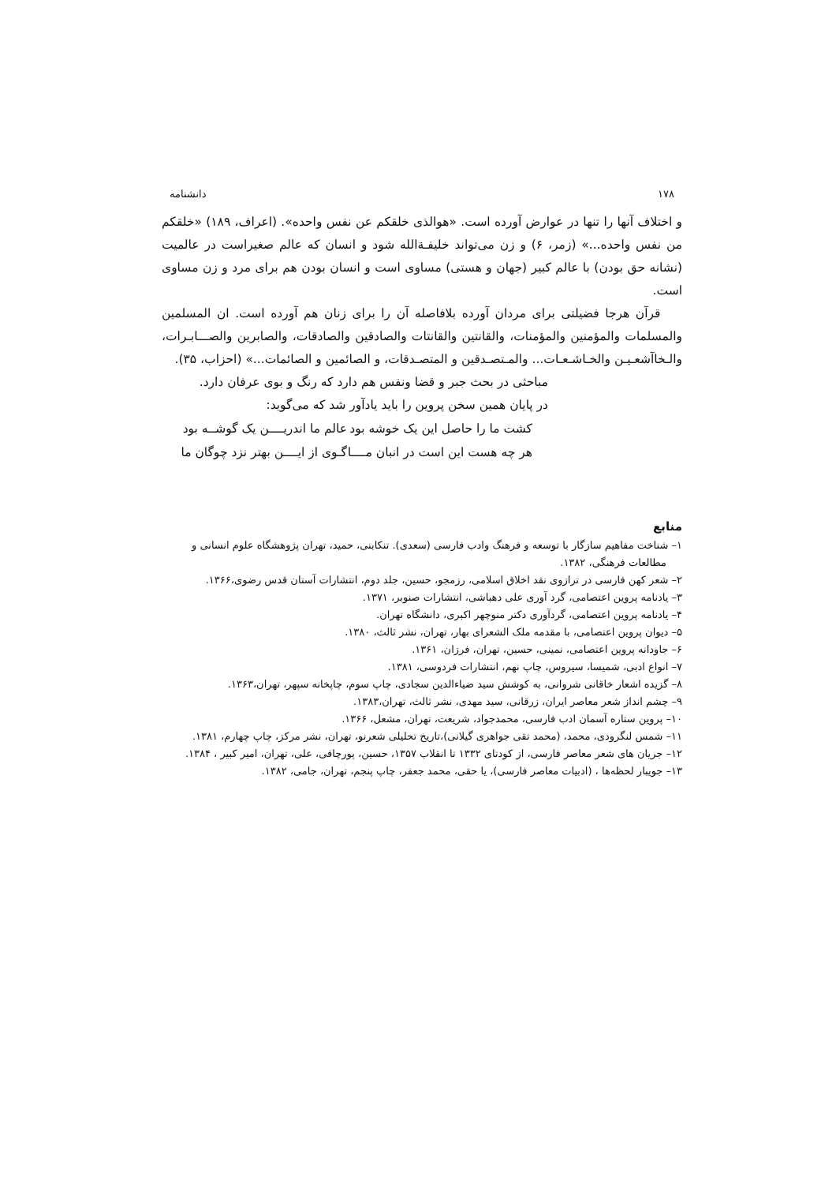۱۷۸ دانشنامه
و اختلاف آنها را تنها در عوارض آورده است. «هوالذی خلقکم عن نفس واحده». (اعراف، ۱۸۹) «خلقکم من نفس واحده...» (زمر، ۶) و زن می‌تواند خلیفـةالله شود و انسان که عالم صغیراست در عالمیت (نشانه حق بودن) با عالم کبیر (جهان و هستی) مساوی است و انسان بودن هم برای مرد و زن مساوی است.
قرآن هرجا فضیلتی برای مردان آورده بلافاصله آن را برای زنان هم آورده است. ان المسلمین والمسلمات والمؤمنین والمؤمنات، والقانتین والقانتات والصادقین والصادقات، والصابرین والصـــابـرات، والـخاآشعـیـن والخـاشـعـات... والمـتصـدقین و المتصـدقات، و الصائمین و الصائمات...» (احزاب، ۳۵).
مباحثی در بحث جبر و قضا ونفس هم دارد که رنگ و بوی عرفان دارد.
در پایان همین سخن پروین را باید یادآور شد که می‌گوید:
کشت ما را حاصل این یک خوشه بود عالم ما اندریــــن یک گوشــه بود
هر چه هست این است در انبان مــــا گـوی از ایــــن بهتر نزد چوگان ما
منابع
۱– شناخت مفاهیم سازگار با توسعه و فرهنگ وادب فارسی (سعدی). تنکابنی، حمید، تهران پژوهشگاه علوم انسانی و مطالعات فرهنگی، ۱۳۸۲.
۲– شعر کهن فارسی در ترازوی نقد اخلاق اسلامی، رزمجو، حسین، جلد دوم، انتشارات آستان قدس رضوی،۱۳۶۶.
۳– یادنامه پروین اعتصامی، گرد آوری علی دهباشی، انتشارات صنوبر، ۱۳۷۱.
۴– یادنامه پروین اعتصامی، گردآوری دکتر منوچهر اکبری، دانشگاه تهران.
۵– دیوان پروین اعتصامی، با مقدمه ملک الشعرای بهار، تهران، نشر ثالث، ۱۳۸۰.
۶– جاودانه پروین اعتصامی، نمینی، حسین، تهران، فرزان، ۱۳۶۱.
۷– انواع ادبی، شمیسا، سیروس، چاپ نهم، انتشارات فردوسی، ۱۳۸۱.
۸– گزیده اشعار خاقانی شروانی، به کوشش سید ضیاءالدین سجادی، چاپ سوم، چاپخانه سپهر، تهران،۱۳۶۳.
۹– چشم انداز شعر معاصر ایران، زرقانی، سید مهدی، نشر ثالث، تهران،۱۳۸۳.
۱۰– پروین ستاره آسمان ادب فارسی، محمدجواد، شریعت، تهران، مشعل، ۱۳۶۶.
۱۱– شمس لنگرودی، محمد، (محمد تقی جواهری گیلانی)،تاریخ تحلیلی شعرنو، تهران، نشر مرکز، چاپ چهارم، ۱۳۸۱.
۱۲– جریان های شعر معاصر فارسی، از کودتای ۱۳۳۲ تا انقلاب ۱۳۵۷، حسین، پورچافی، علی، تهران، امیر کبیر ، ۱۳۸۴.
۱۳– جویبار لحظه‌ها ، (ادبیات معاصر فارسی)، یا حقی، محمد جعفر، چاپ پنجم، تهران، جامی، ۱۳۸۲.